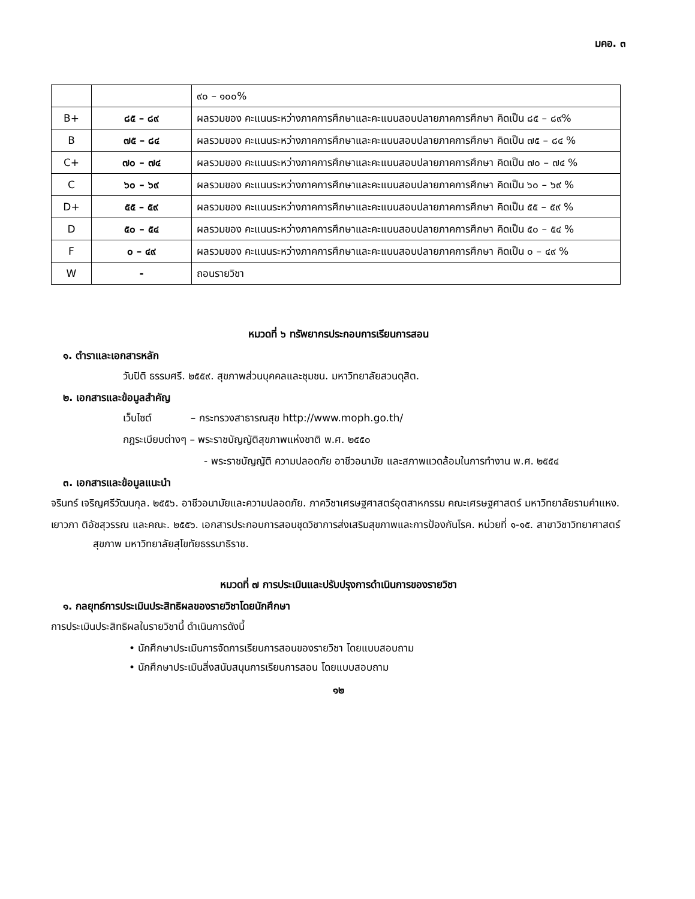มคอ. ๓
| | | ๙๐ – ๑๐๐% |
| B+ | ๘๕ – ๘๙ | ผลรวมของ คะแนนระหว่างภาคการศึกษาและคะแนนสอบปลายภาคการศึกษา คิดเป็น ๘๕ – ๘๙% |
| B | ๗๕ – ๘๔ | ผลรวมของ คะแนนระหว่างภาคการศึกษาและคะแนนสอบปลายภาคการศึกษา คิดเป็น ๗๕ – ๘๔ % |
| C+ | ๗๐ – ๗๔ | ผลรวมของ คะแนนระหว่างภาคการศึกษาและคะแนนสอบปลายภาคการศึกษา คิดเป็น ๗๐ – ๗๔ % |
| C | ๖๐ – ๖๙ | ผลรวมของ คะแนนระหว่างภาคการศึกษาและคะแนนสอบปลายภาคการศึกษา คิดเป็น ๖๐ – ๖๙ % |
| D+ | ๕๕ – ๕๙ | ผลรวมของ คะแนนระหว่างภาคการศึกษาและคะแนนสอบปลายภาคการศึกษา คิดเป็น ๕๕ – ๕๙ % |
| D | ๕๐ – ๕๔ | ผลรวมของ คะแนนระหว่างภาคการศึกษาและคะแนนสอบปลายภาคการศึกษา คิดเป็น ๕๐ – ๕๔ % |
| F | ๐ – ๔๙ | ผลรวมของ คะแนนระหว่างภาคการศึกษาและคะแนนสอบปลายภาคการศึกษา คิดเป็น ๐ – ๔๙ % |
| W | - | ถอนรายวิชา |
หมวดที่ ๖ ทรัพยากรประกอบการเรียนการสอน
๑. ตำราและเอกสารหลัก
วันปิติ ธรรมศรี. ๒๕๕๙. สุขภาพส่วนบุคคลและชุมชน. มหาวิทยาลัยสวนดุสิต.
๒. เอกสารและข้อมูลสำคัญ
เว็บไซต์ – กระทรวงสาธารณสุข http://www.moph.go.th/
กฎระเบียบต่างๆ – พระราชบัญญัติสุขภาพแห่งชาติ พ.ศ. ๒๕๕๐
- พระราชบัญญัติ ความปลอดภัย อาชีวอนามัย และสภาพแวดล้อมในการทำงาน พ.ศ. ๒๕๕๔
๓. เอกสารและข้อมูลแนะนำ
จรินทร์ เจริญศรีวัฒนกุล. ๒๕๕๖. อาชีวอนามัยและความปลอดภัย. ภาควิชาเศรษฐศาสตร์อุตสาหกรรม คณะเศรษฐศาสตร์ มหาวิทยาลัยรามคำแหง.
เยาวภา ติอัชสุวรรณ และคณะ. ๒๕๕๖. เอกสารประกอบการสอนชุดวิชาการส่งเสริมสุขภาพและการป้องกันโรค. หน่วยที่ ๑-๑๕. สาขาวิชาวิทยาศาสตร์สุขภาพ มหาวิทยาลัยสุโขทัยธรรมาธิราช.
หมวดที่ ๗ การประเมินและปรับปรุงการดำเนินการของรายวิชา
๑. กลยุทธ์การประเมินประสิทธิผลของรายวิชาโดยนักศึกษา
การประเมินประสิทธิผลในรายวิชานี้ ดำเนินการดังนี้
• นักศึกษาประเมินการจัดการเรียนการสอนของรายวิชา โดยแบบสอบถาม
• นักศึกษาประเมินสิ่งสนับสนุนการเรียนการสอน โดยแบบสอบถาม
๑๒